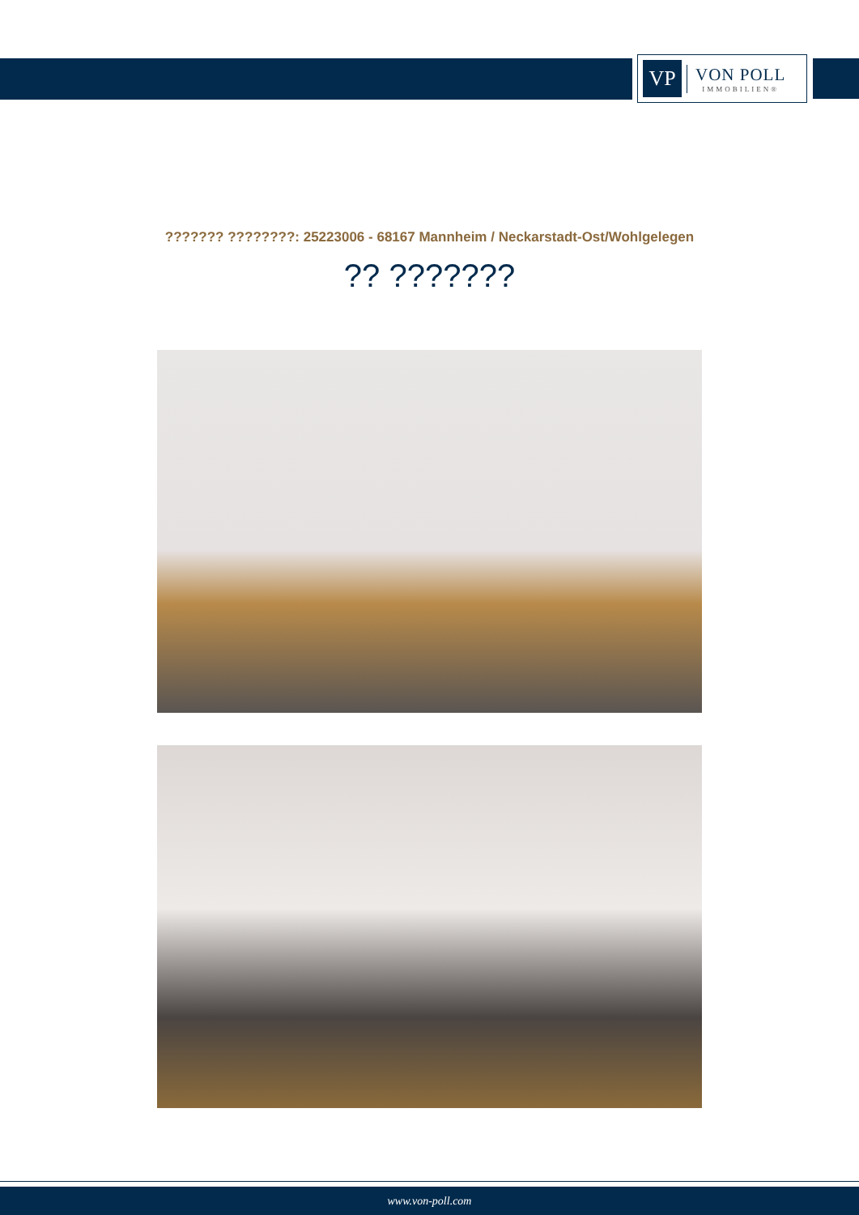VP
VON POLL
IMMOBILIEN®
??????? ????????: 25223006 - 68167 Mannheim / Neckarstadt-Ost/Wohlgelegen
?? ???????
www.von-poll.com